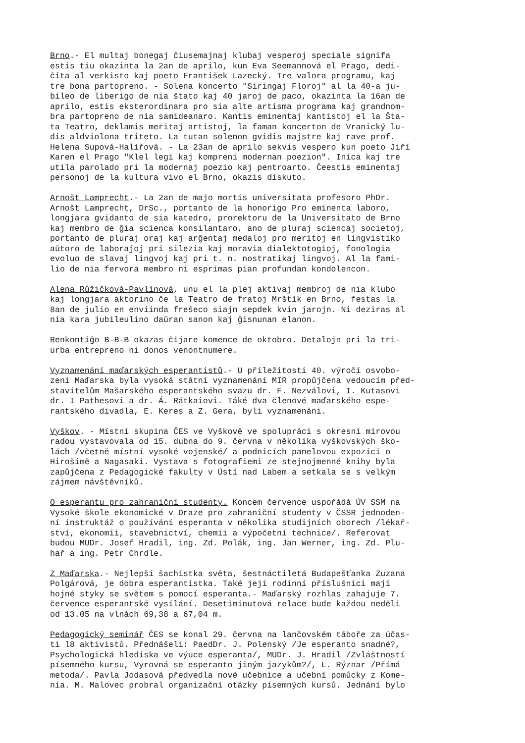Brno.- El multaj bonegaj ĉiusemajnaj klubaj vesperoj speciale signifa estis tiu okazinta la 2an de aprilo, kun Eva Seemannová el Prago, dedi- ĉita al verkisto kaj poeto František Lazecký. Tre valora programu, kaj tre bona partopreno. - Solena koncerto "Siringaj Floroj" al la 40-a ju- bileo de liberigo de nia ŝtato kaj 40 jaroj de paco, okazinta la 16an de aprilo, estis eksterordinara pro sia alte artisma programa kaj grandnom- bra partopreno de nia samideanaro. Kantis eminentaj kantistoj el la Ŝta- ta Teatro, deklamis meritaj artistoj, la faman koncerton de Vranický lu- dis aldviolona triteto. La tutan solenon gvidis majstre kaj rave prof. Helena Supová-Halířová. - La 23an de aprilo sekvis vespero kun poeto Jiří Karen el Prago "Klel legi kaj kompreni modernan poezion". Inica kaj tre utila parolado pri la modernaj poezio kaj pentroarto. Ĉeestis eminentaj personoj de la kultura vivo el Brno, okazis diskuto.
Arnošt Lamprecht.- La 2an de majo mortis universitata profesoro PhDr. Arnošt Lamprecht, DrSc., portanto de la honorigo Pro eminenta laboro, longjara gvidanto de sia katedro, prorektoru de la Universitato de Brno kaj membro de ĝia scienca konsilantaro, ano de pluraj sciencaj societoj, portanto de pluraj oraj kaj arĝentaj medaloj pro meritoj en lingvistiko aŭtoro de laboraĵoj pri silezia kaj moravia dialektotogioj, fonologia evoluo de slavaj lingvoj kaj pri t. n. nostratikaj lingvoj. Al la fami- lio de nia fervora membro ni esprimas pian profundan kondolencon.
Alena Růžičková-Pavlínová, unu el la plej aktivaj membroj de nia klubo kaj longjara aktorino ĉe la Teatro de fratoj Mrštík en Brno, festas la 8an de julio en enviinda freŝeco siajn sepdek kvin jarojn. Ni deziras al nia kara jubileulino daŭran sanon kaj ĝisnunan elanon.
Renkontiĝo B-B-B okazas ĉijare komence de oktobro. Detalojn pri la tri- urba entrepreno ni donos venontnumere.
Vyznamenání maďarských esperantistů.- U příležitosti 40. výročí osvobo- zení Maďarska byla vysoká státní vyznamenání MIR propůjčena vedoucím před- stavitelům Mašarského esperantského svazu dr. F. Nezválovi, I. Kutasovi dr. I Pathesovi a dr. Á. Rátkaiovi. Táké dva členové maďarského espe- rantského divadla, E. Keres a Z. Gera, byli vyznamenáni.
Vyškov. - Místní skupina ČES ve Vyškově ve spolupráci s okresní mírovou radou vystavovala od 15. dubna do 9. června v několika vyškovských ško- lách /včetně místní vysoké vojenské/ a podnicích panelovou expozici o Hirošimě a Nagasaki. Vystava s fotografiemi ze stejnojmenné knihy byla zapůjčena z Pedagogické fakulty v Ústí nad Labem a setkala se s velkým zájmem návštěvníků.
O esperantu pro zahraniční studenty. Koncem července uspořádá ÚV SSM na Vysoké škole ekonomické v Draze pro zahraniční studenty v ČSSR jednoden- ní instruktáž o používání esperanta v několika studijních oborech /lékař- ství, ekonomii, stavebnictví, chemii a výpočetní technice/. Referovat budou MUDr. Josef Hradil, ing. Zd. Polák, ing. Jan Werner, ing. Zd. Plu- hař a ing. Petr Chrdle.
Z Maďarska.- Nejlepší šachistka světa, šestnáctiletá Budapešťanka Zuzana Polgárová, je dobra esperantistka. Také její rodinní přísluśníci mají hojné styky se světem s pomocí esperanta.- Maďarský rozhlas zahajuje 7. července esperantské vysílání. Desetiminutová relace bude každou neděli od 13.05 na vlnách 69,38 a 67,04 m.
Pedagogický_seminář ČES se konal 29. června na lančovském táboře za účas- ti l8 aktivistů. Přednášeli: PaedDr. J. Polenský /Je esperanto snadné?, Psychologická hlediska ve výuce esperanta/, MUDr. J. Hradil /Zvláštností písemného kursu, Vyrovná se esperanto jiným jazykům?/, L. Rýznar /Přímá metoda/. Pavla Jodasová předvedla nové učebnice a učební pomůcky z Kome- nia. M. Malovec probral organizační otázky písemných kursů. Jednání bylo